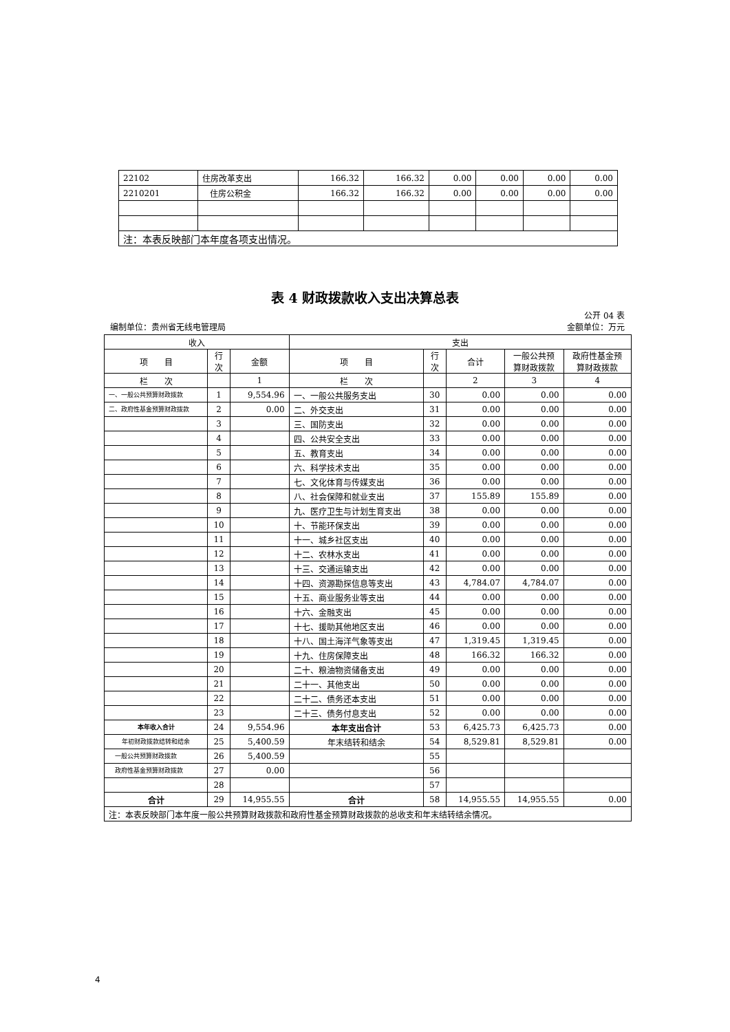| 22102 | 住房改革支出 | 166.32 | 166.32 | 0.00 | 0.00 | 0.00 | 0.00 |
| 2210201 | 住房公积金 | 166.32 | 166.32 | 0.00 | 0.00 | 0.00 | 0.00 |
| 注：本表反映部门本年度各项支出情况。 | | | | | | | |
表 4 财政拨款收入支出决算总表
公开 04 表
编制单位：贵州省无线电管理局 金额单位：万元
| 收入 | | | 支出 | | | | |
| --- | --- | --- | --- | --- | --- | --- | --- |
| 项 目 | 行 次 | 金额 | 项 目 | 行 次 | 合计 | 一般公共预 算财政拨款 | 政府性基金预 算财政拨款 |
| 栏 次 | | 1 | 栏 次 | | 2 | 3 | 4 |
| 一、一般公共预算财政拨款 | 1 | 9,554.96 | 一、一般公共服务支出 | 30 | 0.00 | 0.00 | 0.00 |
| 二、政府性基金预算财政拨款 | 2 | 0.00 | 二、外交支出 | 31 | 0.00 | 0.00 | 0.00 |
| | 3 | | 三、国防支出 | 32 | 0.00 | 0.00 | 0.00 |
| | 4 | | 四、公共安全支出 | 33 | 0.00 | 0.00 | 0.00 |
| | 5 | | 五、教育支出 | 34 | 0.00 | 0.00 | 0.00 |
| | 6 | | 六、科学技术支出 | 35 | 0.00 | 0.00 | 0.00 |
| | 7 | | 七、文化体育与传媒支出 | 36 | 0.00 | 0.00 | 0.00 |
| | 8 | | 八、社会保障和就业支出 | 37 | 155.89 | 155.89 | 0.00 |
| | 9 | | 九、医疗卫生与计划生育支出 | 38 | 0.00 | 0.00 | 0.00 |
| | 10 | | 十、节能环保支出 | 39 | 0.00 | 0.00 | 0.00 |
| | 11 | | 十一、城乡社区支出 | 40 | 0.00 | 0.00 | 0.00 |
| | 12 | | 十二、农林水支出 | 41 | 0.00 | 0.00 | 0.00 |
| | 13 | | 十三、交通运输支出 | 42 | 0.00 | 0.00 | 0.00 |
| | 14 | | 十四、资源勘探信息等支出 | 43 | 4,784.07 | 4,784.07 | 0.00 |
| | 15 | | 十五、商业服务业等支出 | 44 | 0.00 | 0.00 | 0.00 |
| | 16 | | 十六、金融支出 | 45 | 0.00 | 0.00 | 0.00 |
| | 17 | | 十七、援助其他地区支出 | 46 | 0.00 | 0.00 | 0.00 |
| | 18 | | 十八、国土海洋气象等支出 | 47 | 1,319.45 | 1,319.45 | 0.00 |
| | 19 | | 十九、住房保障支出 | 48 | 166.32 | 166.32 | 0.00 |
| | 20 | | 二十、粮油物资储备支出 | 49 | 0.00 | 0.00 | 0.00 |
| | 21 | | 二十一、其他支出 | 50 | 0.00 | 0.00 | 0.00 |
| | 22 | | 二十二、债务还本支出 | 51 | 0.00 | 0.00 | 0.00 |
| | 23 | | 二十三、债务付息支出 | 52 | 0.00 | 0.00 | 0.00 |
| 本年收入合计 | 24 | 9,554.96 | 本年支出合计 | 53 | 6,425.73 | 6,425.73 | 0.00 |
| 年初财政拨款结转和结余 | 25 | 5,400.59 | 年末结转和结余 | 54 | 8,529.81 | 8,529.81 | 0.00 |
| 一般公共预算财政拨款 | 26 | 5,400.59 | | 55 | | | |
| 政府性基金预算财政拨款 | 27 | 0.00 | | 56 | | | |
| | 28 | | | 57 | | | |
| 合计 | 29 | 14,955.55 | 合计 | 58 | 14,955.55 | 14,955.55 | 0.00 |
| 注：本表反映部门本年度一般公共预算财政拨款和政府性基金预算财政拨款的总收支和年末结转结余情况。 | | | | | | | |
4